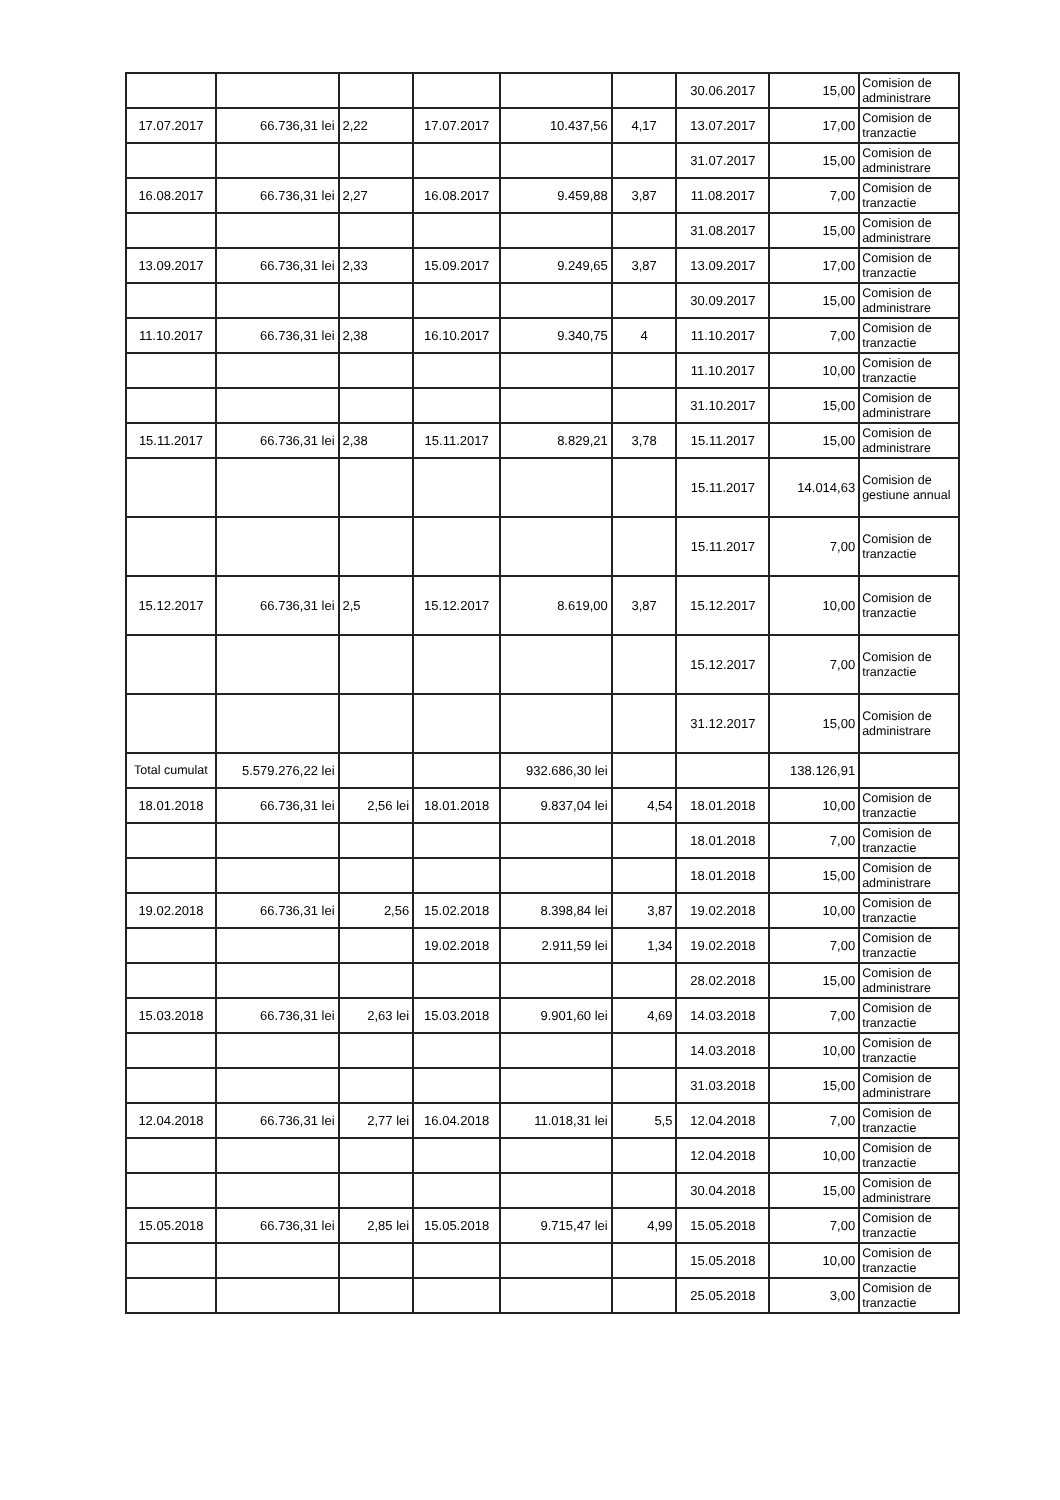| | | | | | | 30.06.2017 | 15,00 | Comision de administrare |
| 17.07.2017 | 66.736,31 lei | 2,22 | 17.07.2017 | 10.437,56 | 4,17 | 13.07.2017 | 17,00 | Comision de tranzactie |
| | | | | | | 31.07.2017 | 15,00 | Comision de administrare |
| 16.08.2017 | 66.736,31 lei | 2,27 | 16.08.2017 | 9.459,88 | 3,87 | 11.08.2017 | 7,00 | Comision de tranzactie |
| | | | | | | 31.08.2017 | 15,00 | Comision de administrare |
| 13.09.2017 | 66.736,31 lei | 2,33 | 15.09.2017 | 9.249,65 | 3,87 | 13.09.2017 | 17,00 | Comision de tranzactie |
| | | | | | | 30.09.2017 | 15,00 | Comision de administrare |
| 11.10.2017 | 66.736,31 lei | 2,38 | 16.10.2017 | 9.340,75 | 4 | 11.10.2017 | 7,00 | Comision de tranzactie |
| | | | | | | 11.10.2017 | 10,00 | Comision de tranzactie |
| | | | | | | 31.10.2017 | 15,00 | Comision de administrare |
| 15.11.2017 | 66.736,31 lei | 2,38 | 15.11.2017 | 8.829,21 | 3,78 | 15.11.2017 | 15,00 | Comision de administrare |
| | | | | | | 15.11.2017 | 14.014,63 | Comision de gestiune annual |
| | | | | | | 15.11.2017 | 7,00 | Comision de tranzactie |
| 15.12.2017 | 66.736,31 lei | 2,5 | 15.12.2017 | 8.619,00 | 3,87 | 15.12.2017 | 10,00 | Comision de tranzactie |
| | | | | | | 15.12.2017 | 7,00 | Comision de tranzactie |
| | | | | | | 31.12.2017 | 15,00 | Comision de administrare |
| Total cumulat | 5.579.276,22 lei | | | 932.686,30 lei | | | 138.126,91 | |
| 18.01.2018 | 66.736,31 lei | 2,56 lei | 18.01.2018 | 9.837,04 lei | 4,54 | 18.01.2018 | 10,00 | Comision de tranzactie |
| | | | | | | 18.01.2018 | 7,00 | Comision de tranzactie |
| | | | | | | 18.01.2018 | 15,00 | Comision de administrare |
| 19.02.2018 | 66.736,31 lei | 2,56 | 15.02.2018 | 8.398,84 lei | 3,87 | 19.02.2018 | 10,00 | Comision de tranzactie |
| | | | 19.02.2018 | 2.911,59 lei | 1,34 | 19.02.2018 | 7,00 | Comision de tranzactie |
| | | | | | | 28.02.2018 | 15,00 | Comision de administrare |
| 15.03.2018 | 66.736,31 lei | 2,63 lei | 15.03.2018 | 9.901,60 lei | 4,69 | 14.03.2018 | 7,00 | Comision de tranzactie |
| | | | | | | 14.03.2018 | 10,00 | Comision de tranzactie |
| | | | | | | 31.03.2018 | 15,00 | Comision de administrare |
| 12.04.2018 | 66.736,31 lei | 2,77 lei | 16.04.2018 | 11.018,31 lei | 5,5 | 12.04.2018 | 7,00 | Comision de tranzactie |
| | | | | | | 12.04.2018 | 10,00 | Comision de tranzactie |
| | | | | | | 30.04.2018 | 15,00 | Comision de administrare |
| 15.05.2018 | 66.736,31 lei | 2,85 lei | 15.05.2018 | 9.715,47 lei | 4,99 | 15.05.2018 | 7,00 | Comision de tranzactie |
| | | | | | | 15.05.2018 | 10,00 | Comision de tranzactie |
| | | | | | | 25.05.2018 | 3,00 | Comision de tranzactie |